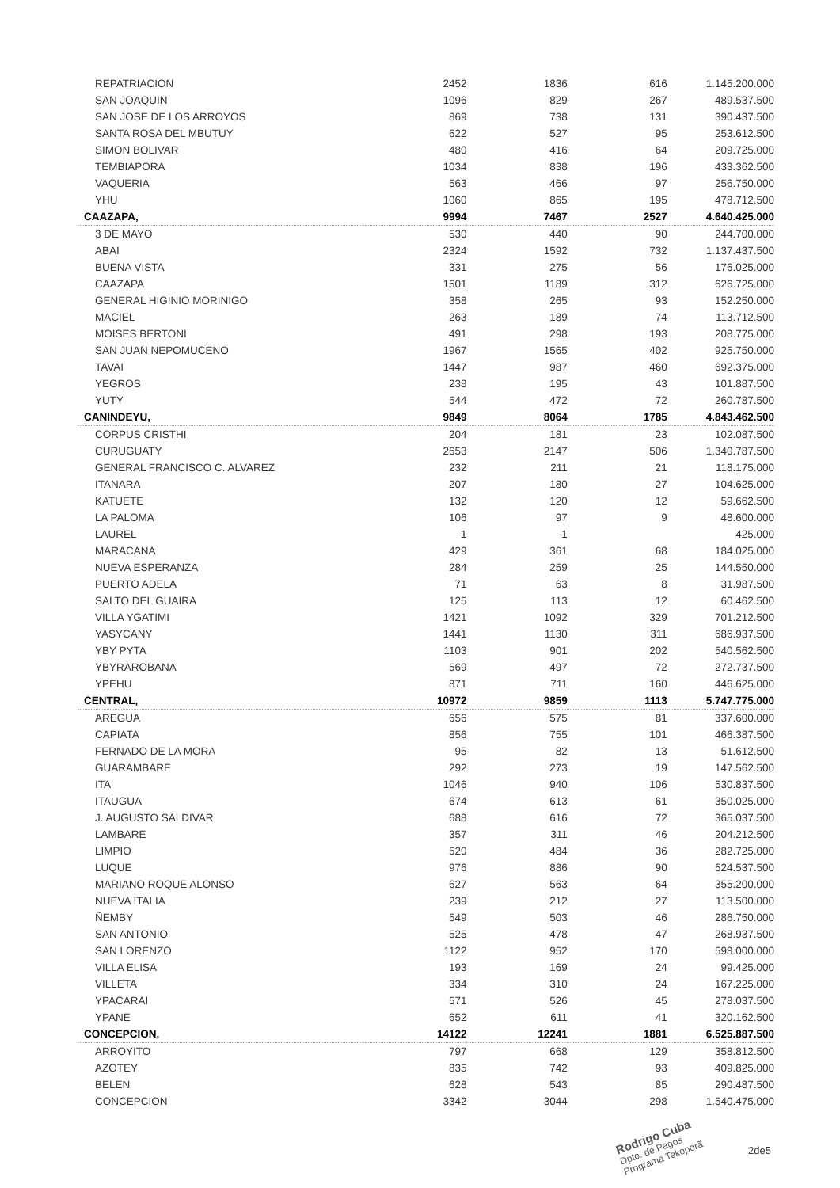| REPATRIACION | 2452 | 1836 | 616 | 1.145.200.000 |
| SAN JOAQUIN | 1096 | 829 | 267 | 489.537.500 |
| SAN JOSE DE LOS ARROYOS | 869 | 738 | 131 | 390.437.500 |
| SANTA ROSA DEL MBUTUY | 622 | 527 | 95 | 253.612.500 |
| SIMON BOLIVAR | 480 | 416 | 64 | 209.725.000 |
| TEMBIAPORA | 1034 | 838 | 196 | 433.362.500 |
| VAQUERIA | 563 | 466 | 97 | 256.750.000 |
| YHU | 1060 | 865 | 195 | 478.712.500 |
| CAAZAPA, | 9994 | 7467 | 2527 | 4.640.425.000 |
| 3 DE MAYO | 530 | 440 | 90 | 244.700.000 |
| ABAI | 2324 | 1592 | 732 | 1.137.437.500 |
| BUENA VISTA | 331 | 275 | 56 | 176.025.000 |
| CAAZAPA | 1501 | 1189 | 312 | 626.725.000 |
| GENERAL HIGINIO MORINIGO | 358 | 265 | 93 | 152.250.000 |
| MACIEL | 263 | 189 | 74 | 113.712.500 |
| MOISES BERTONI | 491 | 298 | 193 | 208.775.000 |
| SAN JUAN NEPOMUCENO | 1967 | 1565 | 402 | 925.750.000 |
| TAVAI | 1447 | 987 | 460 | 692.375.000 |
| YEGROS | 238 | 195 | 43 | 101.887.500 |
| YUTY | 544 | 472 | 72 | 260.787.500 |
| CANINDEYU, | 9849 | 8064 | 1785 | 4.843.462.500 |
| CORPUS CRISTHI | 204 | 181 | 23 | 102.087.500 |
| CURUGUATY | 2653 | 2147 | 506 | 1.340.787.500 |
| GENERAL FRANCISCO C. ALVAREZ | 232 | 211 | 21 | 118.175.000 |
| ITANARA | 207 | 180 | 27 | 104.625.000 |
| KATUETE | 132 | 120 | 12 | 59.662.500 |
| LA PALOMA | 106 | 97 | 9 | 48.600.000 |
| LAUREL | 1 | 1 | | 425.000 |
| MARACANA | 429 | 361 | 68 | 184.025.000 |
| NUEVA ESPERANZA | 284 | 259 | 25 | 144.550.000 |
| PUERTO ADELA | 71 | 63 | 8 | 31.987.500 |
| SALTO DEL GUAIRA | 125 | 113 | 12 | 60.462.500 |
| VILLA YGATIMI | 1421 | 1092 | 329 | 701.212.500 |
| YASYCANY | 1441 | 1130 | 311 | 686.937.500 |
| YBY PYTA | 1103 | 901 | 202 | 540.562.500 |
| YBYRAROBANA | 569 | 497 | 72 | 272.737.500 |
| YPEHU | 871 | 711 | 160 | 446.625.000 |
| CENTRAL, | 10972 | 9859 | 1113 | 5.747.775.000 |
| AREGUA | 656 | 575 | 81 | 337.600.000 |
| CAPIATA | 856 | 755 | 101 | 466.387.500 |
| FERNADO DE LA MORA | 95 | 82 | 13 | 51.612.500 |
| GUARAMBARE | 292 | 273 | 19 | 147.562.500 |
| ITA | 1046 | 940 | 106 | 530.837.500 |
| ITAUGUA | 674 | 613 | 61 | 350.025.000 |
| J. AUGUSTO SALDIVAR | 688 | 616 | 72 | 365.037.500 |
| LAMBARE | 357 | 311 | 46 | 204.212.500 |
| LIMPIO | 520 | 484 | 36 | 282.725.000 |
| LUQUE | 976 | 886 | 90 | 524.537.500 |
| MARIANO ROQUE ALONSO | 627 | 563 | 64 | 355.200.000 |
| NUEVA ITALIA | 239 | 212 | 27 | 113.500.000 |
| ÑEMBY | 549 | 503 | 46 | 286.750.000 |
| SAN ANTONIO | 525 | 478 | 47 | 268.937.500 |
| SAN LORENZO | 1122 | 952 | 170 | 598.000.000 |
| VILLA ELISA | 193 | 169 | 24 | 99.425.000 |
| VILLETA | 334 | 310 | 24 | 167.225.000 |
| YPACARAI | 571 | 526 | 45 | 278.037.500 |
| YPANE | 652 | 611 | 41 | 320.162.500 |
| CONCEPCION, | 14122 | 12241 | 1881 | 6.525.887.500 |
| ARROYITO | 797 | 668 | 129 | 358.812.500 |
| AZOTEY | 835 | 742 | 93 | 409.825.000 |
| BELEN | 628 | 543 | 85 | 290.487.500 |
| CONCEPCION | 3342 | 3044 | 298 | 1.540.475.000 |
Rodrigo Cuba
Dpto. de Pagos
Programa Tekoporã
2de5